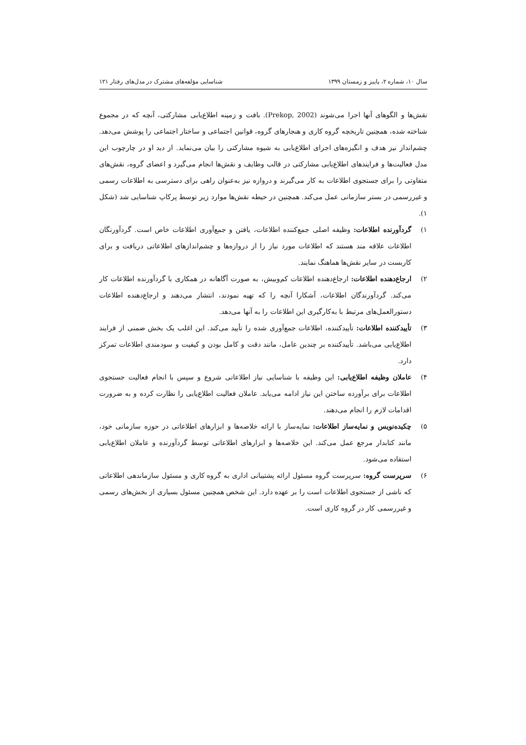سال ۱۰، شماره ۲، پاییز و زمستان ۱۳۹۹ شناسایی مؤلفه‌های مشترک در مدل‌های رفتار ۱۲۱
نقش‌ها و الگوهای آنها اجرا می‌شوند (Prekop, 2002). بافت و زمینه اطلاع‌یابی مشارکتی، آنچه که در مجموع شناخته شده، همچنین تاریخچه گروه کاری و هنجارهای گروه، قوانین اجتماعی و ساختار اجتماعی را پوشش می‌دهد. چشم‌انداز نیز هدف و انگیزه‌های اجرای اطلاع‌یابی به شیوه مشارکتی را بیان می‌نماید. از دید او در چارچوب این مدل فعالیت‌ها و فرایندهای اطلاع‌یابی مشارکتی در قالب وظایف و نقش‌ها انجام می‌گیرد و اعضای گروه، نقش‌های متفاوتی را برای جستجوی اطلاعات به کار می‌گیرند و دروازه نیز به‌عنوان راهی برای دسترسی به اطلاعات رسمی و غیررسمی در بستر سازمانی عمل می‌کند. همچنین در حیطه نقش‌ها موارد زیر توسط پرکاپ شناسایی شد (شکل ۱).
۱) گردآورنده اطلاعات: وظیفه اصلی جمع‌کننده اطلاعات، یافتن و جمع‌آوری اطلاعات خاص است. گردآورنگان اطلاعات علاقه مند هستند که اطلاعات مورد نیاز را از دروازه‌ها و چشم‌اندازهای اطلاعاتی دریافت و برای کاربست در سایر نقش‌ها هماهنگ نمایند.
۲) ارجاع‌دهنده اطلاعات: ارجاع‌دهنده اطلاعات کم‌وبیش، به صورت آگاهانه در همکاری با گردآورنده اطلاعات کار می‌کند. گردآورندگان اطلاعات، آشکارا آنچه را که تهیه نمودند، انتشار می‌دهند و ارجاع‌دهنده اطلاعات دستورالعمل‌های مرتبط با به‌کارگیری این اطلاعات را به آنها می‌دهد.
۳) تأییدکننده اطلاعات: تأییدکننده، اطلاعات جمع‌آوری شده را تأیید می‌کند. این اغلب یک بخش ضمنی از فرایند اطلاع‌یابی می‌باشد. تأییدکننده بر چندین عامل، مانند دقت و کامل بودن و کیفیت و سودمندی اطلاعات تمرکز دارد.
۴) عاملان وظیفه اطلاع‌یابی: این وظیفه با شناسایی نیاز اطلاعاتی شروع و سپس با انجام فعالیت جستجوی اطلاعات برای برآورده ساختن این نیاز ادامه می‌یابد. عاملان فعالیت اطلاع‌یابی را نظارت کرده و به ضرورت اقدامات لازم را انجام می‌دهند.
۵) چکیده‌نویس و نمایه‌ساز اطلاعات: نمایه‌ساز با ارائه خلاصه‌ها و ابزارهای اطلاعاتی در حوزه سازمانی خود، مانند کتابدار مرجع عمل می‌کند. این خلاصه‌ها و ابزارهای اطلاعاتی توسط گردآورنده و عاملان اطلاع‌یابی استفاده می‌شود.
۶) سرپرست گروه: سرپرست گروه مسئول ارائه پشتیبانی اداری به گروه کاری و مسئول سازماندهی اطلاعاتی که ناشی از جستجوی اطلاعات است را بر عهده دارد. این شخص همچنین مسئول بسیاری از بخش‌های رسمی و غیررسمی کار در گروه کاری است.